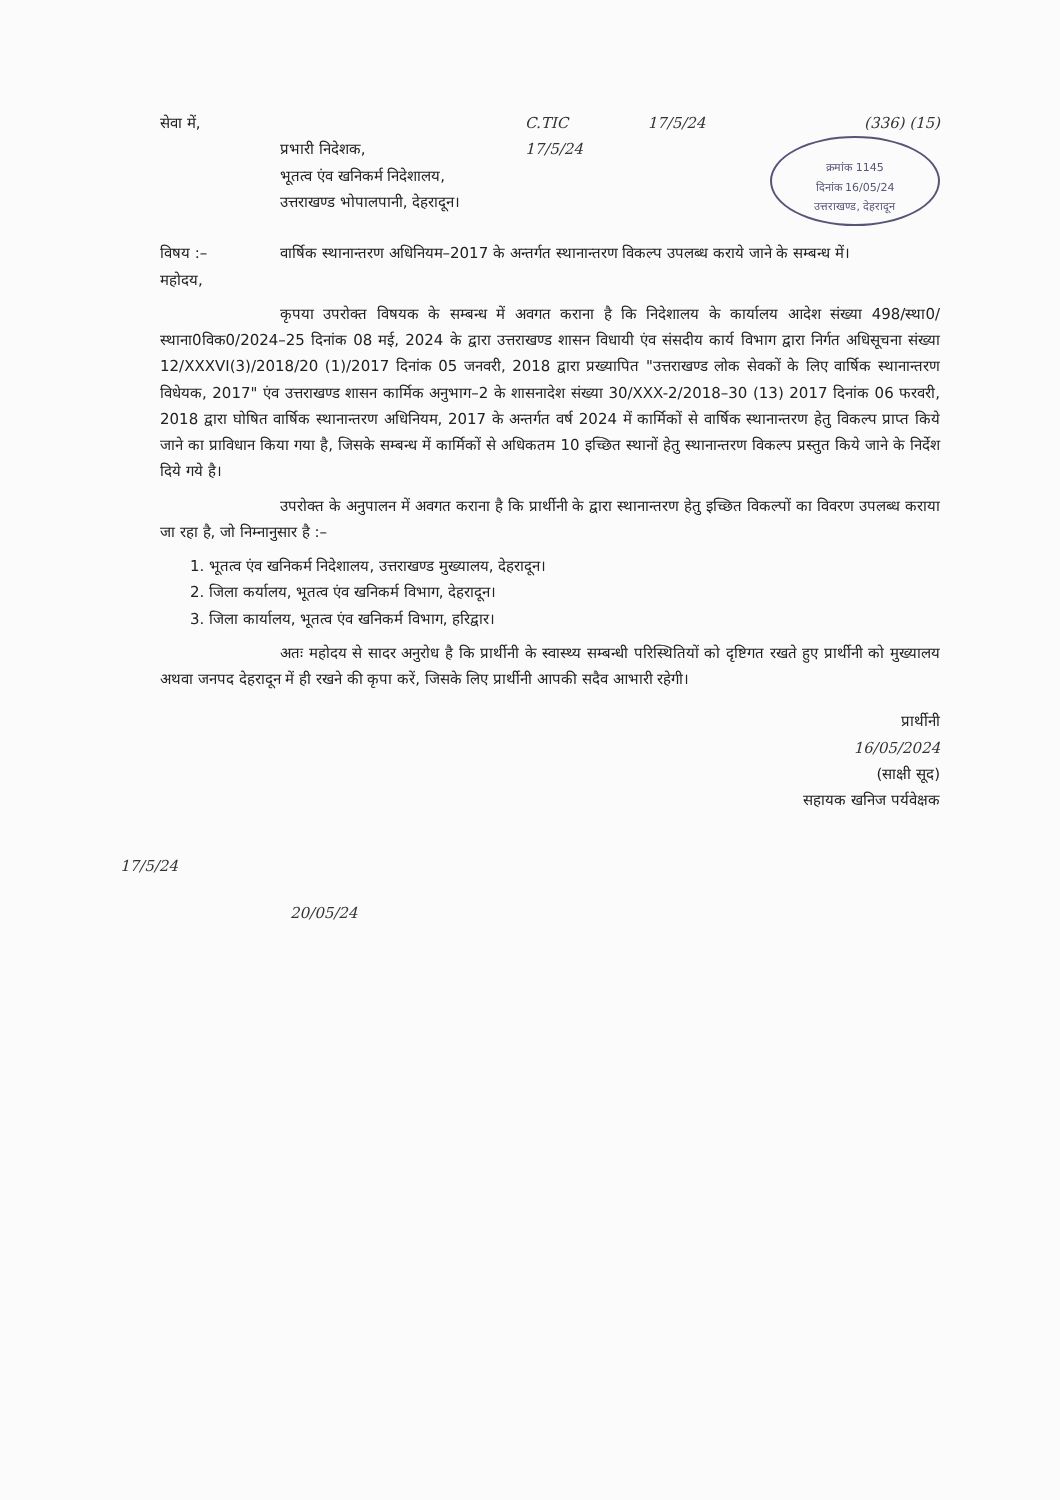सेवा में,
प्रभारी निदेशक,
भूतत्व एंव खनिकर्म निदेशालय,
उत्तराखण्ड भोपालपानी, देहरादून।
C.TIC
17/5/24
17/5/24 (336) (15)
क्रमांक 1145
दिनांक 16/05/24
उत्तराखण्ड, देहरादून
विषय :– वार्षिक स्थानान्तरण अधिनियम–2017 के अन्तर्गत स्थानान्तरण विकल्प उपलब्ध कराये जाने के सम्बन्ध में।
महोदय,
कृपया उपरोक्त विषयक के सम्बन्ध में अवगत कराना है कि निदेशालय के कार्यालय आदेश संख्या 498/स्था0/स्थाना0विक0/2024–25 दिनांक 08 मई, 2024 के द्वारा उत्तराखण्ड शासन विधायी एंव संसदीय कार्य विभाग द्वारा निर्गत अधिसूचना संख्या 12/XXXVI(3)/2018/20 (1)/2017 दिनांक 05 जनवरी, 2018 द्वारा प्रख्यापित "उत्तराखण्ड लोक सेवकों के लिए वार्षिक स्थानान्तरण विधेयक, 2017" एंव उत्तराखण्ड शासन कार्मिक अनुभाग–2 के शासनादेश संख्या 30/XXX-2/2018–30 (13) 2017 दिनांक 06 फरवरी, 2018 द्वारा घोषित वार्षिक स्थानान्तरण अधिनियम, 2017 के अन्तर्गत वर्ष 2024 में कार्मिकों से वार्षिक स्थानान्तरण हेतु विकल्प प्राप्त किये जाने का प्राविधान किया गया है, जिसके सम्बन्ध में कार्मिकों से अधिकतम 10 इच्छित स्थानों हेतु स्थानान्तरण विकल्प प्रस्तुत किये जाने के निर्देश दिये गये है।
उपरोक्त के अनुपालन में अवगत कराना है कि प्रार्थीनी के द्वारा स्थानान्तरण हेतु इच्छित विकल्पों का विवरण उपलब्ध कराया जा रहा है, जो निम्नानुसार है :–
1. भूतत्व एंव खनिकर्म निदेशालय, उत्तराखण्ड मुख्यालय, देहरादून।
2. जिला कर्यालय, भूतत्व एंव खनिकर्म विभाग, देहरादून।
3. जिला कार्यालय, भूतत्व एंव खनिकर्म विभाग, हरिद्वार।
अतः महोदय से सादर अनुरोध है कि प्रार्थीनी के स्वास्थ्य सम्बन्धी परिस्थितियों को दृष्टिगत रखते हुए प्रार्थीनी को मुख्यालय अथवा जनपद देहरादून में ही रखने की कृपा करें, जिसके लिए प्रार्थीनी आपकी सदैव आभारी रहेगी।
प्रार्थीनी
16/05/2024
(साक्षी सूद)
सहायक खनिज पर्यवेक्षक
17/5/24
20/05/24